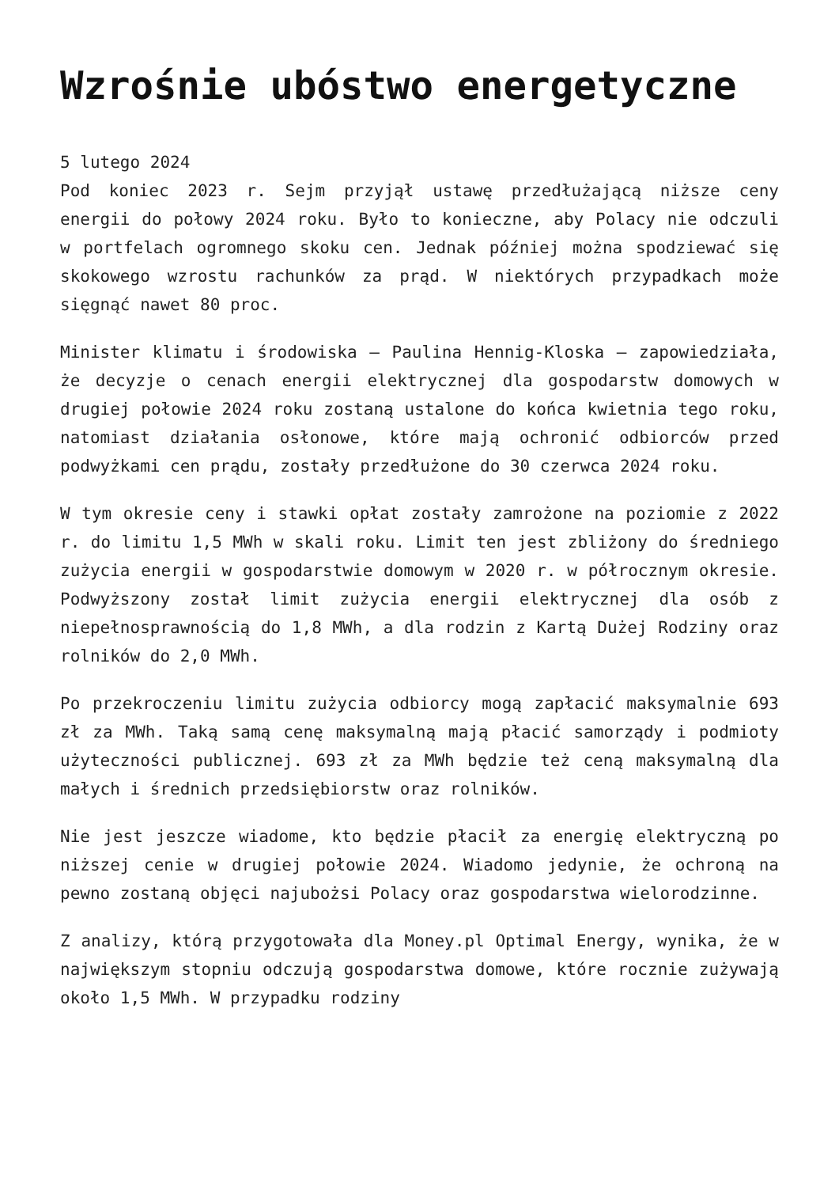Wzrośnie ubóstwo energetyczne
5 lutego 2024
Pod koniec 2023 r. Sejm przyjął ustawę przedłużającą niższe ceny energii do połowy 2024 roku. Było to konieczne, aby Polacy nie odczuli w portfelach ogromnego skoku cen. Jednak później można spodziewać się skokowego wzrostu rachunków za prąd. W niektórych przypadkach może sięgnąć nawet 80 proc.
Minister klimatu i środowiska – Paulina Hennig-Kloska – zapowiedziała, że decyzje o cenach energii elektrycznej dla gospodarstw domowych w drugiej połowie 2024 roku zostaną ustalone do końca kwietnia tego roku, natomiast działania osłonowe, które mają ochronić odbiorców przed podwyżkami cen prądu, zostały przedłużone do 30 czerwca 2024 roku.
W tym okresie ceny i stawki opłat zostały zamrożone na poziomie z 2022 r. do limitu 1,5 MWh w skali roku. Limit ten jest zbliżony do średniego zużycia energii w gospodarstwie domowym w 2020 r. w półrocznym okresie. Podwyższony został limit zużycia energii elektrycznej dla osób z niepełnosprawnością do 1,8 MWh, a dla rodzin z Kartą Dużej Rodziny oraz rolników do 2,0 MWh.
Po przekroczeniu limitu zużycia odbiorcy mogą zapłacić maksymalnie 693 zł za MWh. Taką samą cenę maksymalną mają płacić samorządy i podmioty użyteczności publicznej. 693 zł za MWh będzie też ceną maksymalną dla małych i średnich przedsiębiorstw oraz rolników.
Nie jest jeszcze wiadome, kto będzie płacił za energię elektryczną po niższej cenie w drugiej połowie 2024. Wiadomo jedynie, że ochroną na pewno zostaną objęci najubożsi Polacy oraz gospodarstwa wielorodzinne.
Z analizy, którą przygotowała dla Money.pl Optimal Energy, wynika, że w największym stopniu odczują gospodarstwa domowe, które rocznie zużywają około 1,5 MWh. W przypadku rodziny